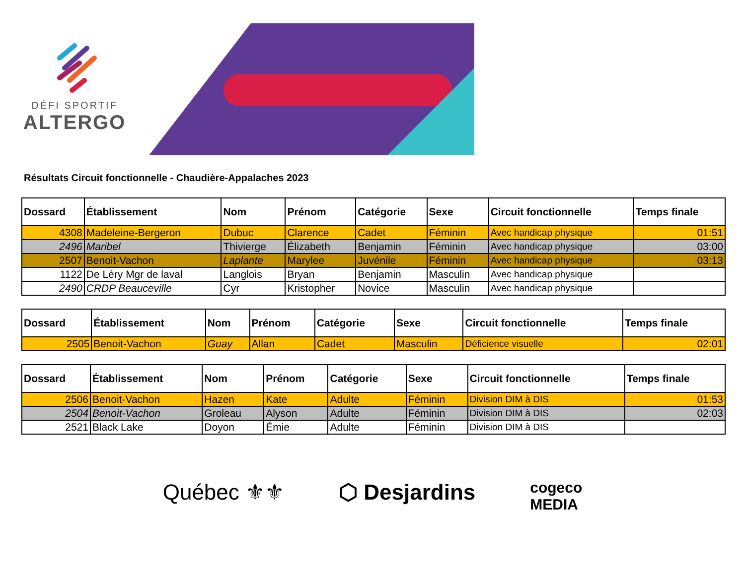DÉFI SPORTIF
ALTERGO
Résultats Circuit fonctionnelle - Chaudière-Appalaches 2023
| Dossard | Établissement | Nom | Prénom | Catégorie | Sexe | Circuit fonctionnelle | Temps finale |
| --- | --- | --- | --- | --- | --- | --- | --- |
| 4308 | Madeleine-Bergeron | Dubuc | Clarence | Cadet | Féminin | Avec handicap physique | 01:51 |
| 2496 | Maribel | Thivierge | Élizabeth | Benjamin | Féminin | Avec handicap physique | 03:00 |
| 2507 | Benoit-Vachon | Laplante | Marylee | Juvénile | Féminin | Avec handicap physique | 03:13 |
| 1122 | De Léry Mgr de laval | Langlois | Bryan | Benjamin | Masculin | Avec handicap physique | |
| 2490 | CRDP Beauceville | Cyr | Kristopher | Novice | Masculin | Avec handicap physique | |
| Dossard | Établissement | Nom | Prénom | Catégorie | Sexe | Circuit fonctionnelle | Temps finale |
| --- | --- | --- | --- | --- | --- | --- | --- |
| 2505 | Benoit-Vachon | Guay | Allan | Cadet | Masculin | Déficience visuelle | 02:01 |
| Dossard | Établissement | Nom | Prénom | Catégorie | Sexe | Circuit fonctionnelle | Temps finale |
| --- | --- | --- | --- | --- | --- | --- | --- |
| 2506 | Benoit-Vachon | Hazen | Kate | Adulte | Féminin | Division DIM à DIS | 01:53 |
| 2504 | Benoit-Vachon | Groleau | Alyson | Adulte | Féminin | Division DIM à DIS | 02:03 |
| 2521 | Black Lake | Doyon | Émie | Adulte | Féminin | Division DIM à DIS | |
Québec ⚜⚜ ⬡ Desjardins cogeco
MEDIA